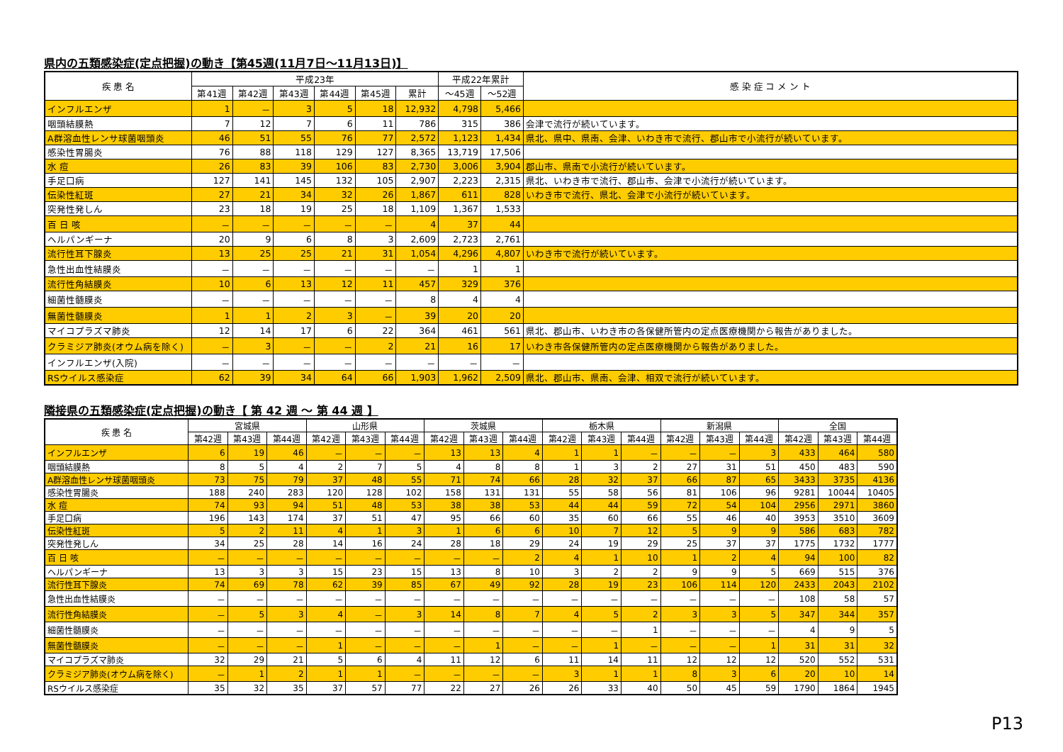県内の五類感染症(定点把握)の動き【第45週(11月7日～11月13日)】
| 疾 患 名 | 平成23年 | | | | | | 平成22年累計 | | 感 染 症 コ メ ン ト |
| --- | --- | --- | --- | --- | --- | --- | --- | --- | --- |
| | 第41週 | 第42週 | 第43週 | 第44週 | 第45週 | 累計 | ～45週 | ～52週 | |
| インフルエンザ | 1 | － | 3 | 5 | 18 | 12,932 | 4,798 | 5,466 | |
| 咽頭結膜熱 | 7 | 12 | 7 | 6 | 11 | 786 | 315 | 386 | 会津で流行が続いています。 |
| A群溶血性レンサ球菌咽頭炎 | 46 | 51 | 55 | 76 | 77 | 2,572 | 1,123 | 1,434 | 県北、県中、県南、会津、いわき市で流行、郡山市で小流行が続いています。 |
| 感染性胃腸炎 | 76 | 88 | 118 | 129 | 127 | 8,365 | 13,719 | 17,506 | |
| 水 痘 | 26 | 83 | 39 | 106 | 83 | 2,730 | 3,006 | 3,904 | 郡山市、県南で小流行が続いています。 |
| 手足口病 | 127 | 141 | 145 | 132 | 105 | 2,907 | 2,223 | 2,315 | 県北、いわき市で流行、郡山市、会津で小流行が続いています。 |
| 伝染性紅斑 | 27 | 21 | 34 | 32 | 26 | 1,867 | 611 | 828 | いわき市で流行、県北、会津で小流行が続いています。 |
| 突発性発しん | 23 | 18 | 19 | 25 | 18 | 1,109 | 1,367 | 1,533 | |
| 百 日 咳 | － | － | － | － | － | 4 | 37 | 44 | |
| ヘルパンギーナ | 20 | 9 | 6 | 8 | 3 | 2,609 | 2,723 | 2,761 | |
| 流行性耳下腺炎 | 13 | 25 | 25 | 21 | 31 | 1,054 | 4,296 | 4,807 | いわき市で流行が続いています。 |
| 急性出血性結膜炎 | － | － | － | － | － | － | 1 | 1 | |
| 流行性角結膜炎 | 10 | 6 | 13 | 12 | 11 | 457 | 329 | 376 | |
| 細菌性髄膜炎 | － | － | － | － | － | 8 | 4 | 4 | |
| 無菌性髄膜炎 | 1 | 1 | 2 | 3 | － | 39 | 20 | 20 | |
| マイコプラズマ肺炎 | 12 | 14 | 17 | 6 | 22 | 364 | 461 | 561 | 県北、郡山市、いわき市の各保健所管内の定点医療機関から報告がありました。 |
| クラミジア肺炎(オウム病を除く) | － | 3 | － | － | 2 | 21 | 16 | 17 | いわき市各保健所管内の定点医療機関から報告がありました。 |
| インフルエンザ(入院) | － | － | － | － | － | － | － | － | |
| RSウイルス感染症 | 62 | 39 | 34 | 64 | 66 | 1,903 | 1,962 | 2,509 | 県北、郡山市、県南、会津、相双で流行が続いています。 |
隣接県の五類感染症(定点把握)の動き【 第 42 週 ～ 第 44 週 】
| 疾 患 名 | 宮城県 | | | 山形県 | | | 茨城県 | | | 栃木県 | | | 新潟県 | | | 全国 | | |
| --- | --- | --- | --- | --- | --- | --- | --- | --- | --- | --- | --- | --- | --- | --- | --- | --- | --- | --- |
| | 第42週 | 第43週 | 第44週 | 第42週 | 第43週 | 第44週 | 第42週 | 第43週 | 第44週 | 第42週 | 第43週 | 第44週 | 第42週 | 第43週 | 第44週 | 第42週 | 第43週 | 第44週 |
| インフルエンザ | 6 | 19 | 46 | － | － | － | 13 | 13 | 4 | 1 | 1 | － | － | － | 3 | 433 | 464 | 580 |
| 咽頭結膜熱 | 8 | 5 | 4 | 2 | 7 | 5 | 4 | 8 | 8 | 1 | 3 | 2 | 27 | 31 | 51 | 450 | 483 | 590 |
| A群溶血性レンサ球菌咽頭炎 | 73 | 75 | 79 | 37 | 48 | 55 | 71 | 74 | 66 | 28 | 32 | 37 | 66 | 87 | 65 | 3433 | 3735 | 4136 |
| 感染性胃腸炎 | 188 | 240 | 283 | 120 | 128 | 102 | 158 | 131 | 131 | 55 | 58 | 56 | 81 | 106 | 96 | 9281 | 10044 | 10405 |
| 水 痘 | 74 | 93 | 94 | 51 | 48 | 53 | 38 | 38 | 53 | 44 | 44 | 59 | 72 | 54 | 104 | 2956 | 2971 | 3860 |
| 手足口病 | 196 | 143 | 174 | 37 | 51 | 47 | 95 | 66 | 60 | 35 | 60 | 66 | 55 | 46 | 40 | 3953 | 3510 | 3609 |
| 伝染性紅斑 | 5 | 2 | 11 | 4 | 1 | 3 | 1 | 6 | 6 | 10 | 7 | 12 | 5 | 9 | 9 | 586 | 683 | 782 |
| 突発性発しん | 34 | 25 | 28 | 14 | 16 | 24 | 28 | 18 | 29 | 24 | 19 | 29 | 25 | 37 | 37 | 1775 | 1732 | 1777 |
| 百 日 咳 | － | － | － | － | － | － | － | － | 2 | 4 | 1 | 10 | 1 | 2 | 4 | 94 | 100 | 82 |
| ヘルパンギーナ | 13 | 3 | 3 | 15 | 23 | 15 | 13 | 8 | 10 | 3 | 2 | 2 | 9 | 9 | 5 | 669 | 515 | 376 |
| 流行性耳下腺炎 | 74 | 69 | 78 | 62 | 39 | 85 | 67 | 49 | 92 | 28 | 19 | 23 | 106 | 114 | 120 | 2433 | 2043 | 2102 |
| 急性出血性結膜炎 | － | － | － | － | － | － | － | － | － | － | － | － | － | － | － | 108 | 58 | 57 |
| 流行性角結膜炎 | － | 5 | 3 | 4 | － | 3 | 14 | 8 | 7 | 4 | 5 | 2 | 3 | 3 | 5 | 347 | 344 | 357 |
| 細菌性髄膜炎 | － | － | － | － | － | － | － | － | － | － | － | 1 | － | － | － | 4 | 9 | 5 |
| 無菌性髄膜炎 | － | － | － | 1 | － | － | － | 1 | － | － | 1 | － | － | － | 1 | 31 | 31 | 32 |
| マイコプラズマ肺炎 | 32 | 29 | 21 | 5 | 6 | 4 | 11 | 12 | 6 | 11 | 14 | 11 | 12 | 12 | 12 | 520 | 552 | 531 |
| クラミジア肺炎(オウム病を除く) | － | 1 | 2 | 1 | 1 | － | － | － | － | 3 | 1 | 1 | 8 | 3 | 6 | 20 | 10 | 14 |
| RSウイルス感染症 | 35 | 32 | 35 | 37 | 57 | 77 | 22 | 27 | 26 | 26 | 33 | 40 | 50 | 45 | 59 | 1790 | 1864 | 1945 |
P13